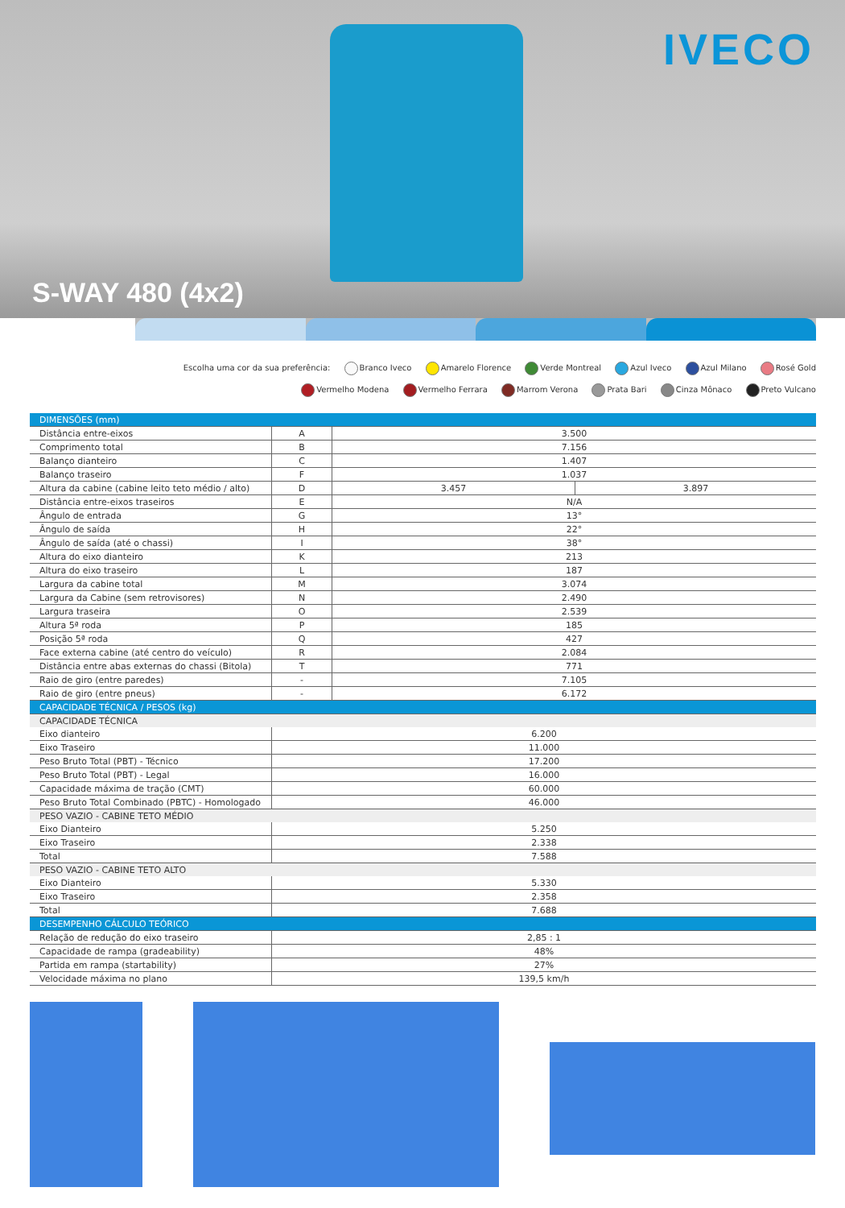S-WAY 480 (4x2)
IVECO
Escolha uma cor da sua preferência: Branco Iveco Amarelo Florence Verde Montreal Azul Iveco Azul Milano Rosé Gold
Vermelho Modena Vermelho Ferrara Marrom Verona Prata Bari Cinza Mônaco Preto Vulcano
| DIMENSÕES (mm) | | | |
| --- | --- | --- | --- |
| Distância entre-eixos | A | 3.500 | |
| Comprimento total | B | 7.156 | |
| Balanço dianteiro | C | 1.407 | |
| Balanço traseiro | F | 1.037 | |
| Altura da cabine (cabine leito teto médio / alto) | D | 3.457 | 3.897 |
| Distância entre-eixos traseiros | E | N/A | |
| Ângulo de entrada | G | 13° | |
| Ângulo de saída | H | 22° | |
| Ângulo de saída (até o chassi) | I | 38° | |
| Altura do eixo dianteiro | K | 213 | |
| Altura do eixo traseiro | L | 187 | |
| Largura da cabine total | M | 3.074 | |
| Largura da Cabine (sem retrovisores) | N | 2.490 | |
| Largura traseira | O | 2.539 | |
| Altura 5ª roda | P | 185 | |
| Posição 5ª roda | Q | 427 | |
| Face externa cabine (até centro do veículo) | R | 2.084 | |
| Distância entre abas externas do chassi (Bitola) | T | 771 | |
| Raio de giro (entre paredes) | - | 7.105 | |
| Raio de giro (entre pneus) | - | 6.172 | |
| CAPACIDADE TÉCNICA / PESOS (kg) | | | |
| CAPACIDADE TÉCNICA | | | |
| Eixo dianteiro | 6.200 | | |
| Eixo Traseiro | 11.000 | | |
| Peso Bruto Total (PBT) - Técnico | 17.200 | | |
| Peso Bruto Total (PBT) - Legal | 16.000 | | |
| Capacidade máxima de tração (CMT) | 60.000 | | |
| Peso Bruto Total Combinado (PBTC) - Homologado | 46.000 | | |
| PESO VAZIO - CABINE TETO MÉDIO | | | |
| Eixo Dianteiro | 5.250 | | |
| Eixo Traseiro | 2.338 | | |
| Total | 7.588 | | |
| PESO VAZIO - CABINE TETO ALTO | | | |
| Eixo Dianteiro | 5.330 | | |
| Eixo Traseiro | 2.358 | | |
| Total | 7.688 | | |
| DESEMPENHO CÁLCULO TEÓRICO | | | |
| Relação de redução do eixo traseiro | 2,85 : 1 | | |
| Capacidade de rampa (gradeability) | 48% | | |
| Partida em rampa (startability) | 27% | | |
| Velocidade máxima no plano | 139,5 km/h | | |